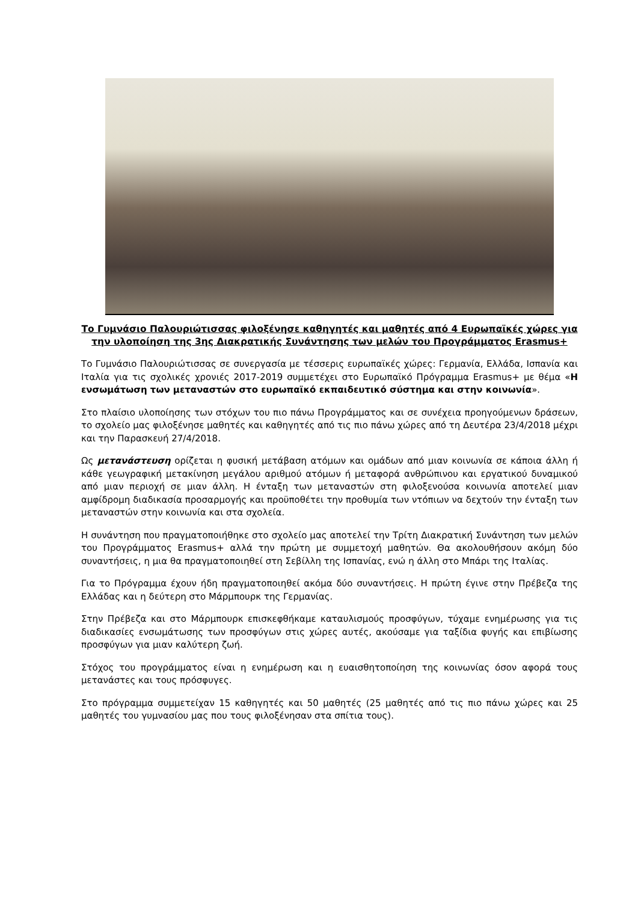Το Γυμνάσιο Παλουριώτισσας φιλοξένησε καθηγητές και μαθητές από 4 Ευρωπαϊκές χώρες για την υλοποίηση της 3ης Διακρατικής Συνάντησης των μελών του Προγράμματος Erasmus+
Το Γυμνάσιο Παλουριώτισσας σε συνεργασία με τέσσερις ευρωπαϊκές χώρες: Γερμανία, Ελλάδα, Ισπανία και Ιταλία για τις σχολικές χρονιές 2017-2019 συμμετέχει στο Ευρωπαϊκό Πρόγραμμα Erasmus+ με θέμα «Η ενσωμάτωση των μεταναστών στο ευρωπαϊκό εκπαιδευτικό σύστημα και στην κοινωνία».
Στο πλαίσιο υλοποίησης των στόχων του πιο πάνω Προγράμματος και σε συνέχεια προηγούμενων δράσεων, το σχολείο μας φιλοξένησε μαθητές και καθηγητές από τις πιο πάνω χώρες από τη Δευτέρα 23/4/2018 μέχρι και την Παρασκευή 27/4/2018.
Ως μετανάστευση ορίζεται η φυσική μετάβαση ατόμων και ομάδων από μιαν κοινωνία σε κάποια άλλη ή κάθε γεωγραφική μετακίνηση μεγάλου αριθμού ατόμων ή μεταφορά ανθρώπινου και εργατικού δυναμικού από μιαν περιοχή σε μιαν άλλη. Η ένταξη των μεταναστών στη φιλοξενούσα κοινωνία αποτελεί μιαν αμφίδρομη διαδικασία προσαρμογής και προϋποθέτει την προθυμία των ντόπιων να δεχτούν την ένταξη των μεταναστών στην κοινωνία και στα σχολεία.
Η συνάντηση που πραγματοποιήθηκε στο σχολείο μας αποτελεί την Τρίτη Διακρατική Συνάντηση των μελών του Προγράμματος Erasmus+ αλλά την πρώτη με συμμετοχή μαθητών. Θα ακολουθήσουν ακόμη δύο συναντήσεις, η μια θα πραγματοποιηθεί στη Σεβίλλη της Ισπανίας, ενώ η άλλη στο Μπάρι της Ιταλίας.
Για το Πρόγραμμα έχουν ήδη πραγματοποιηθεί ακόμα δύο συναντήσεις. Η πρώτη έγινε στην Πρέβεζα της Ελλάδας και η δεύτερη στο Μάρμπουρκ της Γερμανίας.
Στην Πρέβεζα και στο Μάρμπουρκ επισκεφθήκαμε καταυλισμούς προσφύγων, τύχαμε ενημέρωσης για τις διαδικασίες ενσωμάτωσης των προσφύγων στις χώρες αυτές, ακούσαμε για ταξίδια φυγής και επιβίωσης προσφύγων για μιαν καλύτερη ζωή.
Στόχος του προγράμματος είναι η ενημέρωση και η ευαισθητοποίηση της κοινωνίας όσον αφορά τους μετανάστες και τους πρόσφυγες.
Στο πρόγραμμα συμμετείχαν 15 καθηγητές και 50 μαθητές (25 μαθητές από τις πιο πάνω χώρες και 25 μαθητές του γυμνασίου μας που τους φιλοξένησαν στα σπίτια τους).